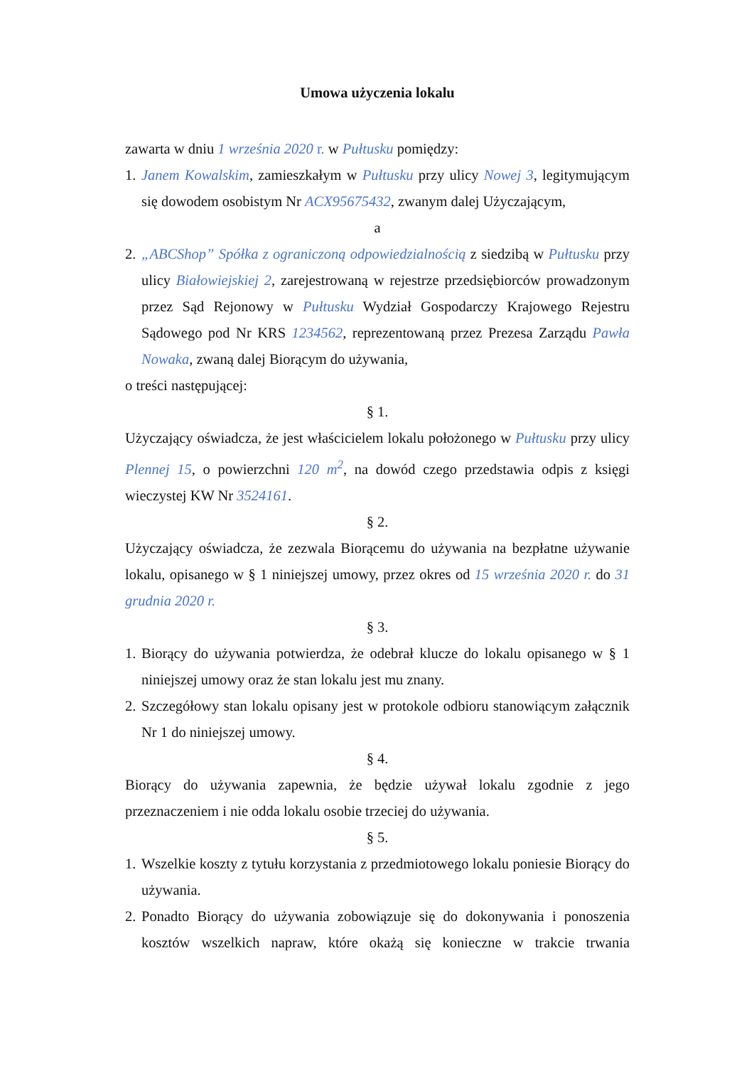Umowa użyczenia lokalu
zawarta w dniu 1 września 2020 r. w Pułtusku pomiędzy:
1.
Janem Kowalskim, zamieszkałym w Pułtusku przy ulicy Nowej 3, legitymującym się dowodem osobistym Nr ACX95675432, zwanym dalej Użyczającym,
a
2.
„ABCShop” Spółka z ograniczoną odpowiedzialnością z siedzibą w Pułtusku przy ulicy Białowiejskiej 2, zarejestrowaną w rejestrze przedsiębiorców prowadzonym przez Sąd Rejonowy w Pułtusku Wydział Gospodarczy Krajowego Rejestru Sądowego pod Nr KRS 1234562, reprezentowaną przez Prezesa Zarządu Pawła Nowaka, zwaną dalej Biorącym do używania,
o treści następującej:
§ 1.
Użyczający oświadcza, że jest właścicielem lokalu położonego w Pułtusku przy ulicy Plennej 15, o powierzchni 120 m<sup>2</sup>, na dowód czego przedstawia odpis z księgi wieczystej KW Nr 3524161.
§ 2.
Użyczający oświadcza, że zezwala Biorącemu do używania na bezpłatne używanie lokalu, opisanego w § 1 niniejszej umowy, przez okres od 15 września 2020 r. do 31 grudnia 2020 r.
§ 3.
1.
Biorący do używania potwierdza, że odebrał klucze do lokalu opisanego w § 1 niniejszej umowy oraz że stan lokalu jest mu znany.
2.
Szczegółowy stan lokalu opisany jest w protokole odbioru stanowiącym załącznik Nr 1 do niniejszej umowy.
§ 4.
Biorący do używania zapewnia, że będzie używał lokalu zgodnie z jego przeznaczeniem i nie odda lokalu osobie trzeciej do używania.
§ 5.
1.
Wszelkie koszty z tytułu korzystania z przedmiotowego lokalu poniesie Biorący do używania.
2.
Ponadto Biorący do używania zobowiązuje się do dokonywania i ponoszenia kosztów wszelkich napraw, które okażą się konieczne w trakcie trwania